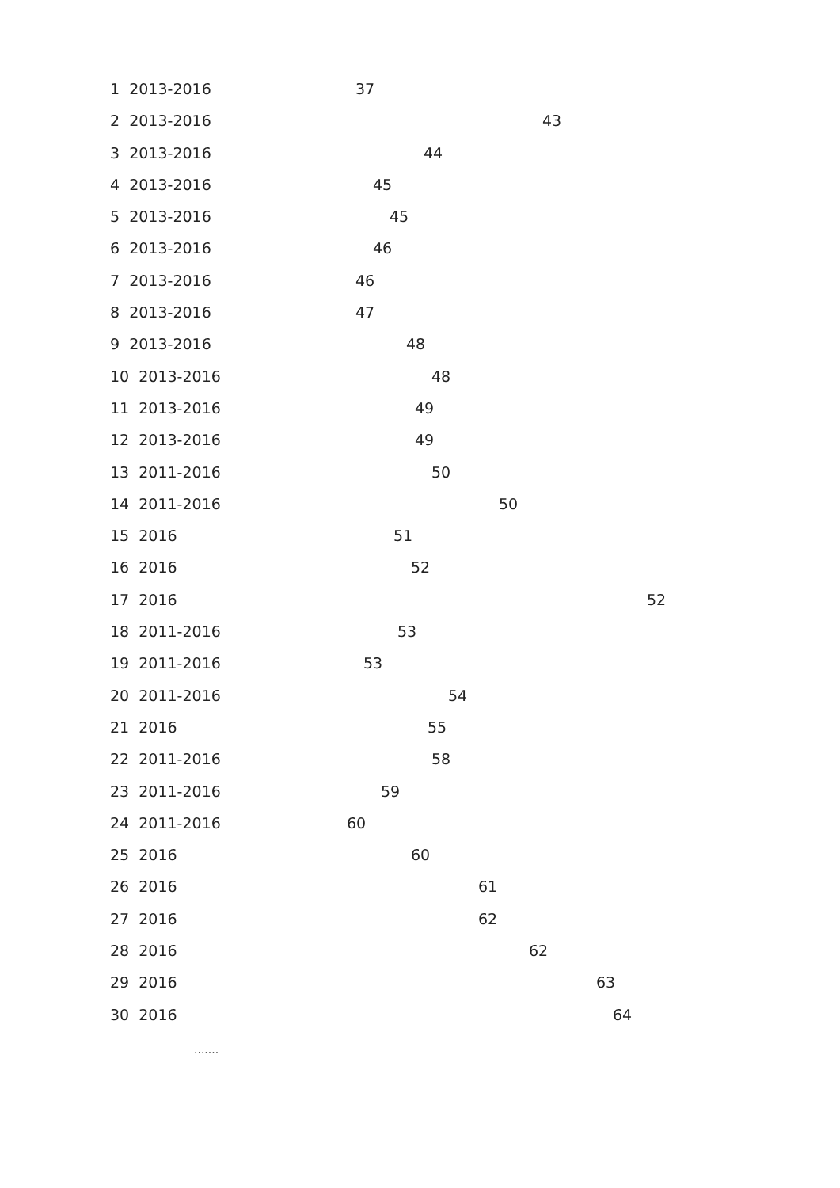1 2013-2016 37
2 2013-2016 43
3 2013-2016 44
4 2013-2016 45
5 2013-2016 45
6 2013-2016 46
7 2013-2016 46
8 2013-2016 47
9 2013-2016 48
10 2013-2016 48
11 2013-2016 49
12 2013-2016 49
13 2011-2016 50
14 2011-2016 50
15 2016 51
16 2016 52
17 2016 52
18 2011-2016 53
19 2011-2016 53
20 2011-2016 54
21 2016 55
22 2011-2016 58
23 2011-2016 59
24 2011-2016 60
25 2016 60
26 2016 61
27 2016 62
28 2016 62
29 2016 63
30 2016 64
.......